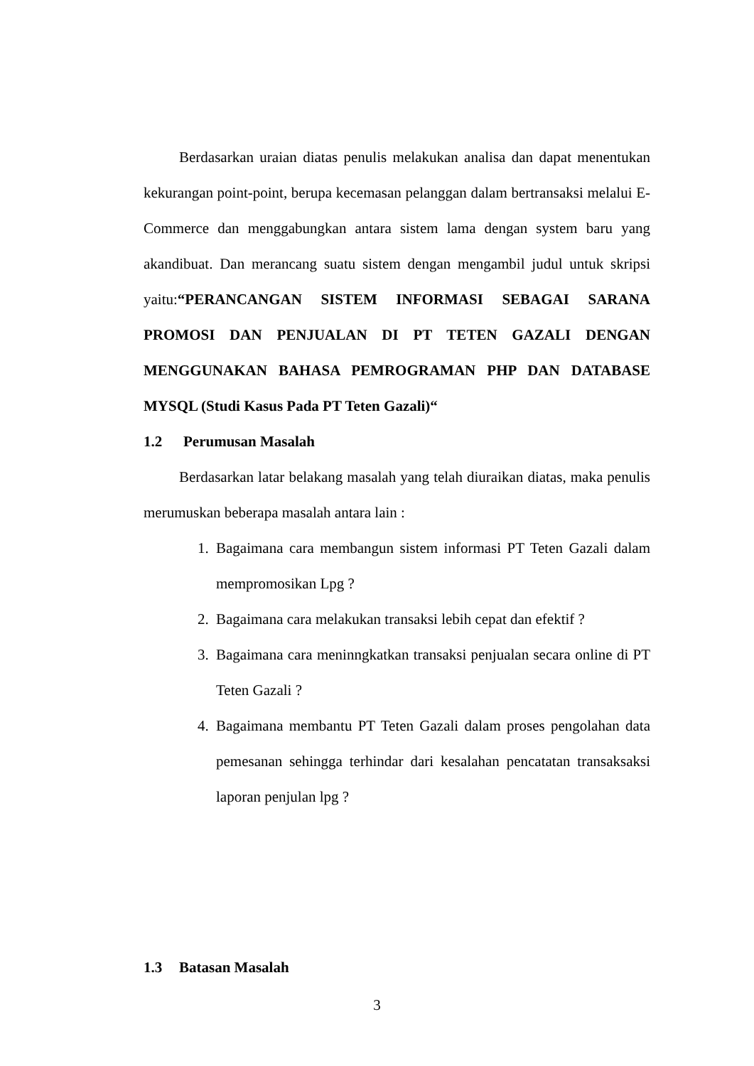Berdasarkan uraian diatas penulis melakukan analisa dan dapat menentukan kekurangan point-point, berupa kecemasan pelanggan dalam bertransaksi melalui E-Commerce dan menggabungkan antara sistem lama dengan system baru yang akandibuat. Dan merancang suatu sistem dengan mengambil judul untuk skripsi yaitu:“PERANCANGAN SISTEM INFORMASI SEBAGAI SARANA PROMOSI DAN PENJUALAN DI PT TETEN GAZALI DENGAN MENGGUNAKAN BAHASA PEMROGRAMAN PHP DAN DATABASE MYSQL (Studi Kasus Pada PT Teten Gazali)“
1.2 Perumusan Masalah
Berdasarkan latar belakang masalah yang telah diuraikan diatas, maka penulis merumuskan beberapa masalah antara lain :
1. Bagaimana cara membangun sistem informasi PT Teten Gazali dalam mempromosikan Lpg ?
2. Bagaimana cara melakukan transaksi lebih cepat dan efektif ?
3. Bagaimana cara meninngkatkan transaksi penjualan secara online di PT Teten Gazali ?
4. Bagaimana membantu PT Teten Gazali dalam proses pengolahan data pemesanan sehingga terhindar dari kesalahan pencatatan transaksaksi laporan penjulan lpg ?
1.3 Batasan Masalah
3